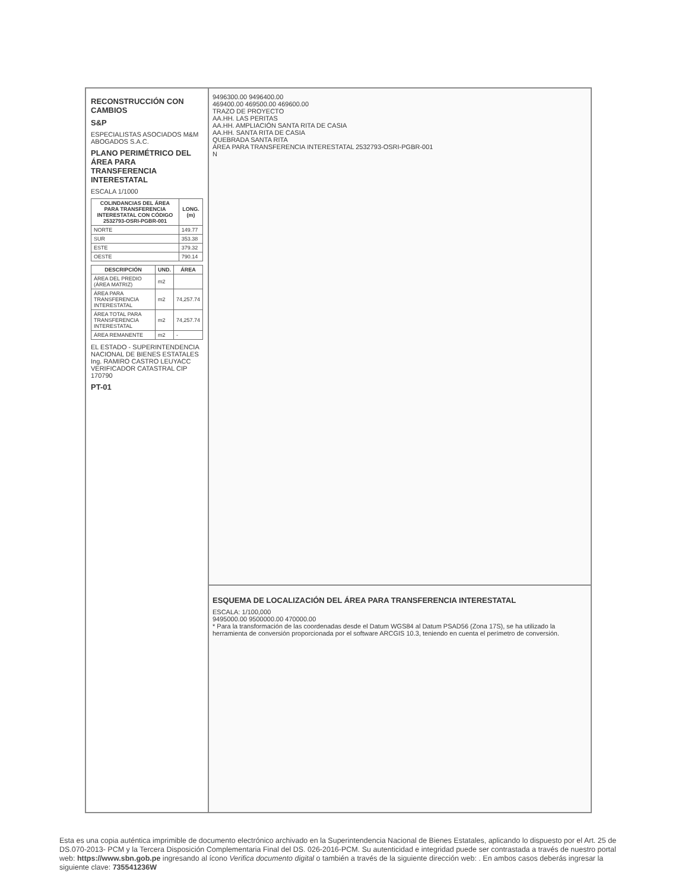RECONSTRUCCIÓN CON CAMBIOS
S&P
ESPECIALISTAS ASOCIADOS M&M ABOGADOS S.A.C.
PLANO PERIMÉTRICO DEL ÁREA PARA TRANSFERENCIA INTERESTATAL
ESCALA 1/1000
| COLINDANCIAS DEL ÁREA PARA TRANSFERENCIA INTERESTATAL CON CÓDIGO 2532793-OSRI-PGBR-001 | LONG. (m) |
| --- | --- |
| NORTE | 149.77 |
| SUR | 353.38 |
| ESTE | 379.32 |
| OESTE | 790.14 |
| DESCRIPCIÓN | UND. | ÁREA |
| --- | --- | --- |
| ÁREA DEL PREDIO (ÁREA MATRIZ) | m2 | |
| ÁREA PARA TRANSFERENCIA INTERESTATAL | m2 | 74,257.74 |
| ÁREA TOTAL PARA TRANSFERENCIA INTERESTATAL | m2 | 74,257.74 |
| ÁREA REMANENTE | m2 | - |
EL ESTADO - SUPERINTENDENCIA NACIONAL DE BIENES ESTATALES
Ing. RAMIRO CASTRO LEUYACC VERIFICADOR CATASTRAL CIP 170790
PT-01
9496300.00 9496400.00
469400.00 469500.00 469600.00
TRAZO DE PROYECTO
AA.HH. LAS PERITAS
AA.HH. AMPLIACIÓN SANTA RITA DE CASIA
AA.HH. SANTA RITA DE CASIA
QUEBRADA SANTA RITA
ÁREA PARA TRANSFERENCIA INTERESTATAL 2532793-OSRI-PGBR-001
N
ESQUEMA DE LOCALIZACIÓN DEL ÁREA PARA TRANSFERENCIA INTERESTATAL
ESCALA: 1/100,000
9495000.00 9500000.00 470000.00
* Para la transformación de las coordenadas desde el Datum WGS84 al Datum PSAD56 (Zona 17S), se ha utilizado la herramienta de conversión proporcionada por el software ARCGIS 10.3, teniendo en cuenta el perímetro de conversión.
Esta es una copia auténtica imprimible de documento electrónico archivado en la Superintendencia Nacional de Bienes Estatales, aplicando lo dispuesto por el Art. 25 de DS.070-2013- PCM y la Tercera Disposición Complementaria Final del DS. 026-2016-PCM. Su autenticidad e integridad puede ser contrastada a través de nuestro portal web: https://www.sbn.gob.pe ingresando al ícono Verifica documento digital o también a través de la siguiente dirección web: . En ambos casos deberás ingresar la siguiente clave: 735541236W